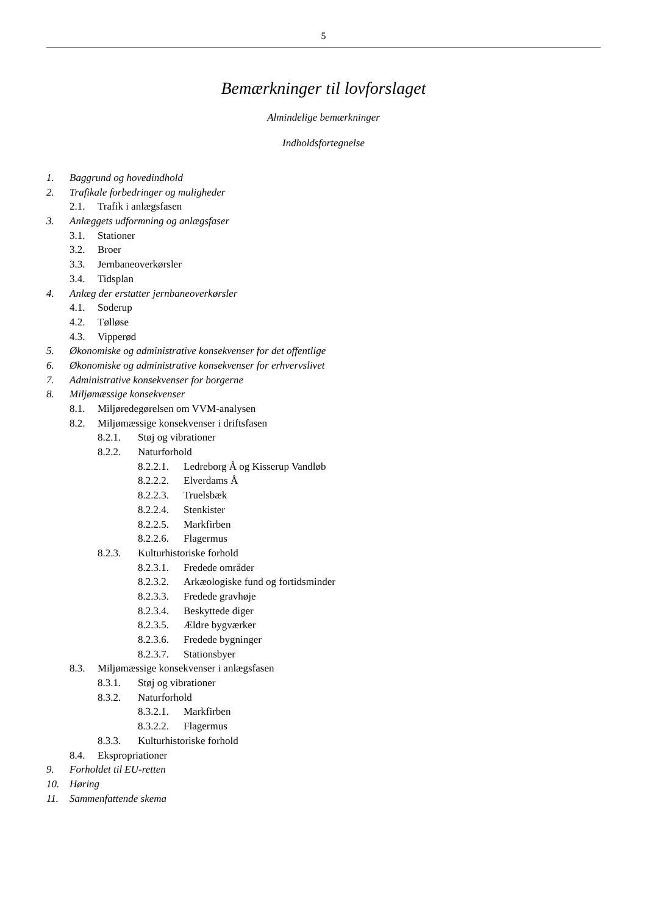5
Bemærkninger til lovforslaget
Almindelige bemærkninger
Indholdsfortegnelse
1. Baggrund og hovedindhold
2. Trafikale forbedringer og muligheder
2.1. Trafik i anlægsfasen
3. Anlæggets udformning og anlægsfaser
3.1. Stationer
3.2. Broer
3.3. Jernbaneoverkørsler
3.4. Tidsplan
4. Anlæg der erstatter jernbaneoverkørsler
4.1. Soderup
4.2. Tølløse
4.3. Vipperød
5. Økonomiske og administrative konsekvenser for det offentlige
6. Økonomiske og administrative konsekvenser for erhvervslivet
7. Administrative konsekvenser for borgerne
8. Miljømæssige konsekvenser
8.1. Miljøredegørelsen om VVM-analysen
8.2. Miljømæssige konsekvenser i driftsfasen
8.2.1. Støj og vibrationer
8.2.2. Naturforhold
8.2.2.1. Ledreborg Å og Kisserup Vandløb
8.2.2.2. Elverdams Å
8.2.2.3. Truelsbæk
8.2.2.4. Stenkister
8.2.2.5. Markfirben
8.2.2.6. Flagermus
8.2.3. Kulturhistoriske forhold
8.2.3.1. Fredede områder
8.2.3.2. Arkæologiske fund og fortidsminder
8.2.3.3. Fredede gravhøje
8.2.3.4. Beskyttede diger
8.2.3.5. Ældre bygværker
8.2.3.6. Fredede bygninger
8.2.3.7. Stationsbyer
8.3. Miljømæssige konsekvenser i anlægsfasen
8.3.1. Støj og vibrationer
8.3.2. Naturforhold
8.3.2.1. Markfirben
8.3.2.2. Flagermus
8.3.3. Kulturhistoriske forhold
8.4. Ekspropriationer
9. Forholdet til EU-retten
10. Høring
11. Sammenfattende skema